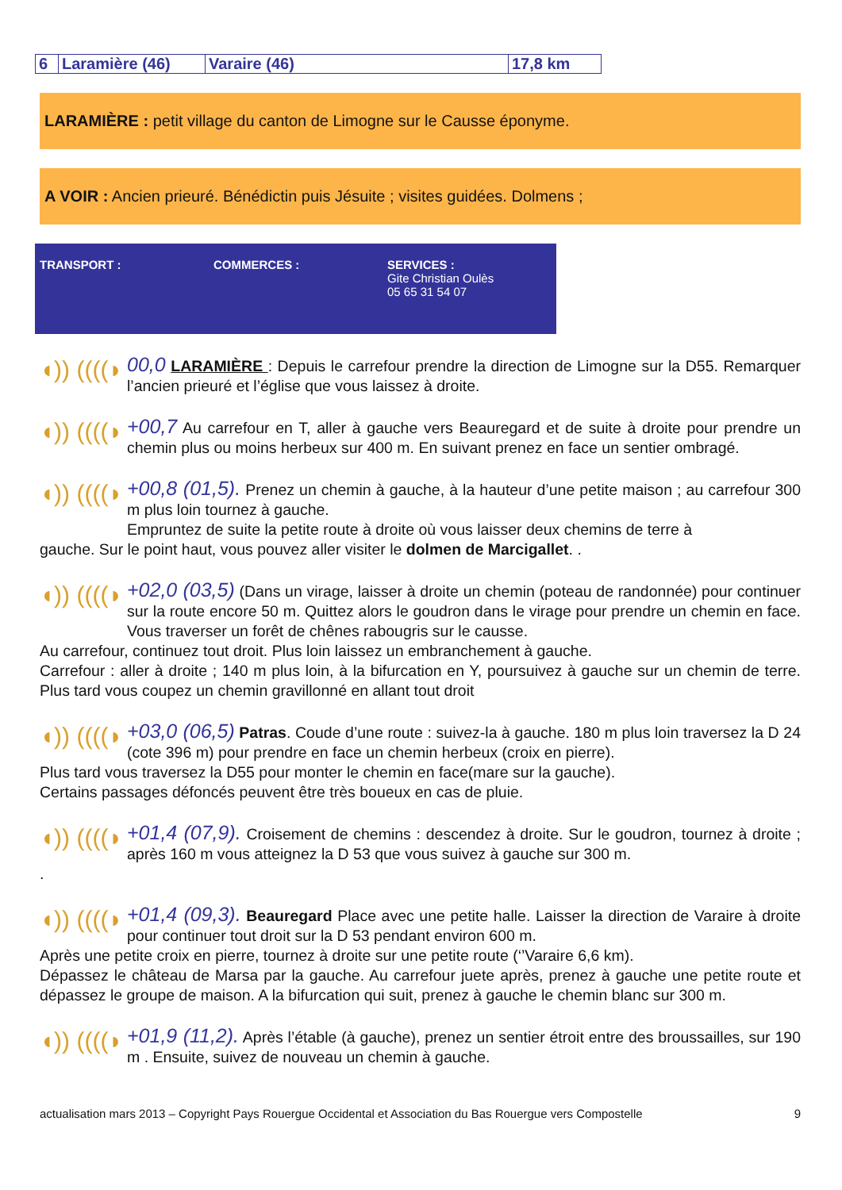| 6 | Laramière (46) | Varaire (46) | 17,8 km |
LARAMIÈRE : petit village du canton de Limogne sur le Causse éponyme.
A VOIR : Ancien prieuré. Bénédictin puis Jésuite ; visites guidées. Dolmens ;
TRANSPORT : COMMERCES : SERVICES :
Gite Christian Oulès
05 65 31 54 07
◖)) ((((◗
00,0 LARAMIÈRE : Depuis le carrefour prendre la direction de Limogne sur la D55. Remarquer l’ancien prieuré et l’église que vous laissez à droite.
◖)) ((((◗
+00,7 Au carrefour en T, aller à gauche vers Beauregard et de suite à droite pour prendre un chemin plus ou moins herbeux sur 400 m. En suivant prenez en face un sentier ombragé.
◖)) ((((◗
+00,8 (01,5). Prenez un chemin à gauche, à la hauteur d’une petite maison ; au carrefour 300 m plus loin tournez à gauche.
Empruntez de suite la petite route à droite où vous laisser deux chemins de terre à
gauche. Sur le point haut, vous pouvez aller visiter le dolmen de Marcigallet. .
◖)) ((((◗
+02,0 (03,5) (Dans un virage, laisser à droite un chemin (poteau de randonnée) pour continuer sur la route encore 50 m. Quittez alors le goudron dans le virage pour prendre un chemin en face. Vous traverser un forêt de chênes rabougris sur le causse.
Au carrefour, continuez tout droit. Plus loin laissez un embranchement à gauche.
Carrefour : aller à droite ; 140 m plus loin, à la bifurcation en Y, poursuivez à gauche sur un chemin de terre. Plus tard vous coupez un chemin gravillonné en allant tout droit
◖)) ((((◗
+03,0 (06,5) Patras. Coude d’une route : suivez-la à gauche. 180 m plus loin traversez la D 24 (cote 396 m) pour prendre en face un chemin herbeux (croix en pierre).
Plus tard vous traversez la D55 pour monter le chemin en face(mare sur la gauche).
Certains passages défoncés peuvent être très boueux en cas de pluie.
◖)) ((((◗
+01,4 (07,9). Croisement de chemins : descendez à droite. Sur le goudron, tournez à droite ; après 160 m vous atteignez la D 53 que vous suivez à gauche sur 300 m.
.
◖)) ((((◗
+01,4 (09,3). Beauregard Place avec une petite halle. Laisser la direction de Varaire à droite pour continuer tout droit sur la D 53 pendant environ 600 m.
Après une petite croix en pierre, tournez à droite sur une petite route (‘’Varaire 6,6 km).
Dépassez le château de Marsa par la gauche. Au carrefour juete après, prenez à gauche une petite route et dépassez le groupe de maison. A la bifurcation qui suit, prenez à gauche le chemin blanc sur 300 m.
◖)) ((((◗
+01,9 (11,2). Après l’étable (à gauche), prenez un sentier étroit entre des broussailles, sur 190 m . Ensuite, suivez de nouveau un chemin à gauche.
actualisation mars 2013 – Copyright Pays Rouergue Occidental et Association du Bas Rouergue vers Compostelle 9